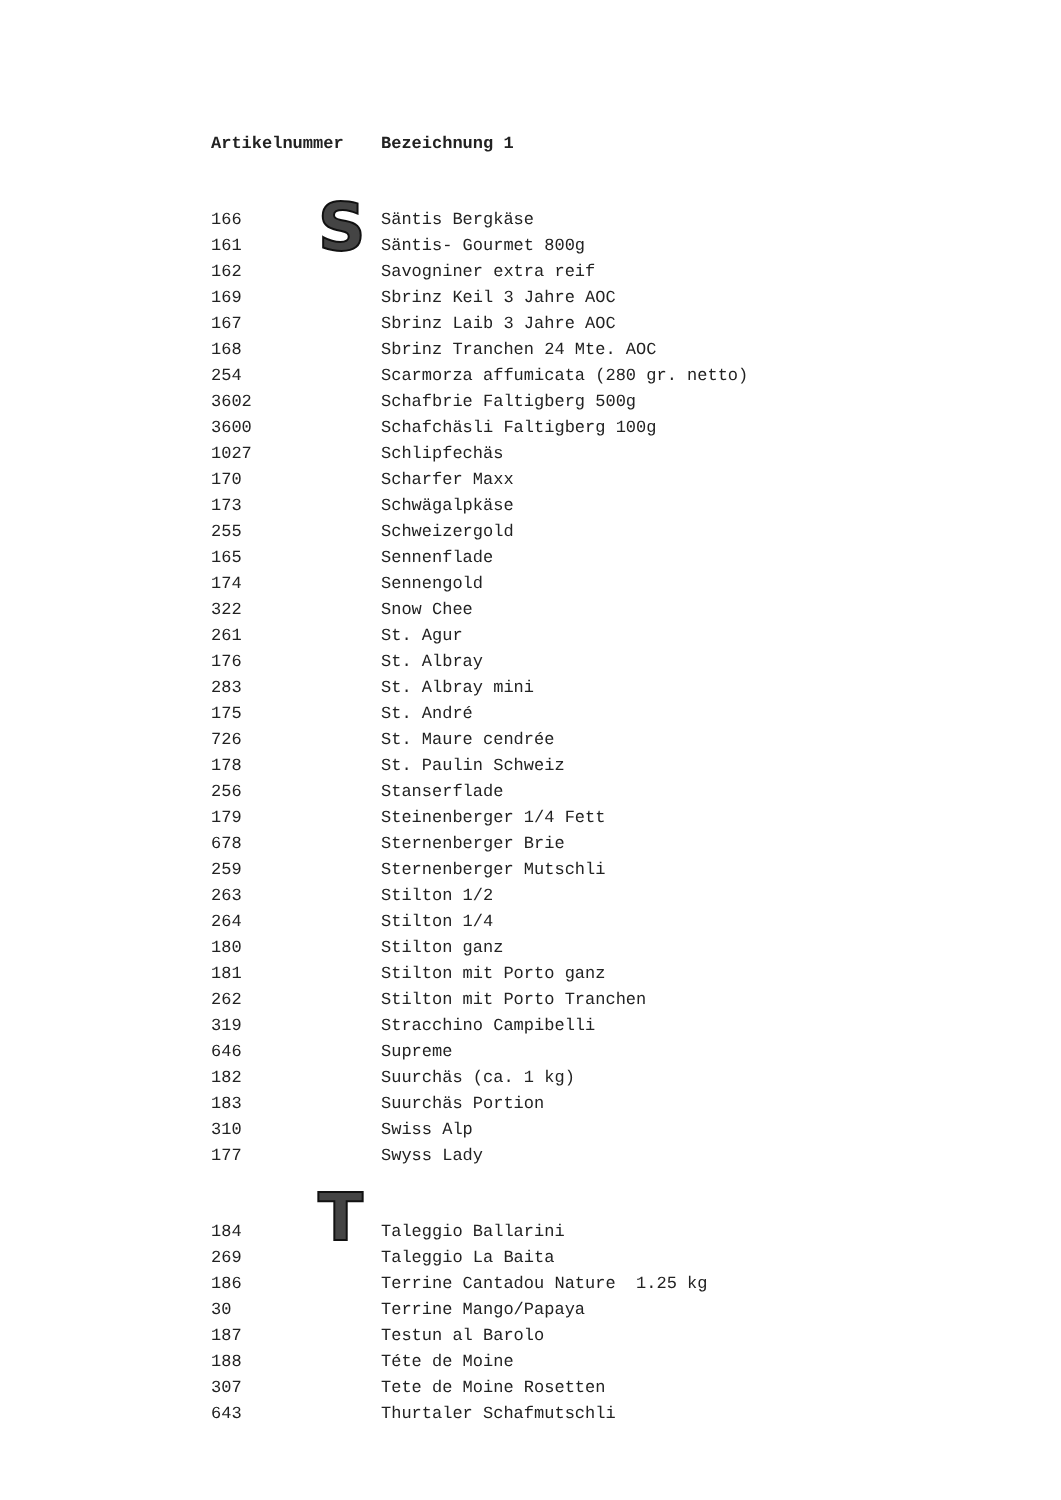S
T
| Artikelnummer | Bezeichnung 1 |
| --- | --- |
| 166 | Säntis Bergkäse |
| 161 | Säntis- Gourmet 800g |
| 162 | Savogniner extra reif |
| 169 | Sbrinz Keil 3 Jahre AOC |
| 167 | Sbrinz Laib 3 Jahre AOC |
| 168 | Sbrinz Tranchen 24 Mte. AOC |
| 254 | Scarmorza affumicata (280 gr. netto) |
| 3602 | Schafbrie Faltigberg 500g |
| 3600 | Schafchäsli Faltigberg 100g |
| 1027 | Schlipfechäs |
| 170 | Scharfer Maxx |
| 173 | Schwägalpkäse |
| 255 | Schweizergold |
| 165 | Sennenflade |
| 174 | Sennengold |
| 322 | Snow Chee |
| 261 | St. Agur |
| 176 | St. Albray |
| 283 | St. Albray mini |
| 175 | St. André |
| 726 | St. Maure cendrée |
| 178 | St. Paulin Schweiz |
| 256 | Stanserflade |
| 179 | Steinenberger 1/4 Fett |
| 678 | Sternenberger Brie |
| 259 | Sternenberger Mutschli |
| 263 | Stilton 1/2 |
| 264 | Stilton 1/4 |
| 180 | Stilton ganz |
| 181 | Stilton mit Porto ganz |
| 262 | Stilton mit Porto Tranchen |
| 319 | Stracchino Campibelli |
| 646 | Supreme |
| 182 | Suurchäs (ca. 1 kg) |
| 183 | Suurchäs Portion |
| 310 | Swiss Alp |
| 177 | Swyss Lady |
| 184 | Taleggio Ballarini |
| 269 | Taleggio La Baita |
| 186 | Terrine Cantadou Nature 1.25 kg |
| 30 | Terrine Mango/Papaya |
| 187 | Testun al Barolo |
| 188 | Téte de Moine |
| 307 | Tete de Moine Rosetten |
| 643 | Thurtaler Schafmutschli |